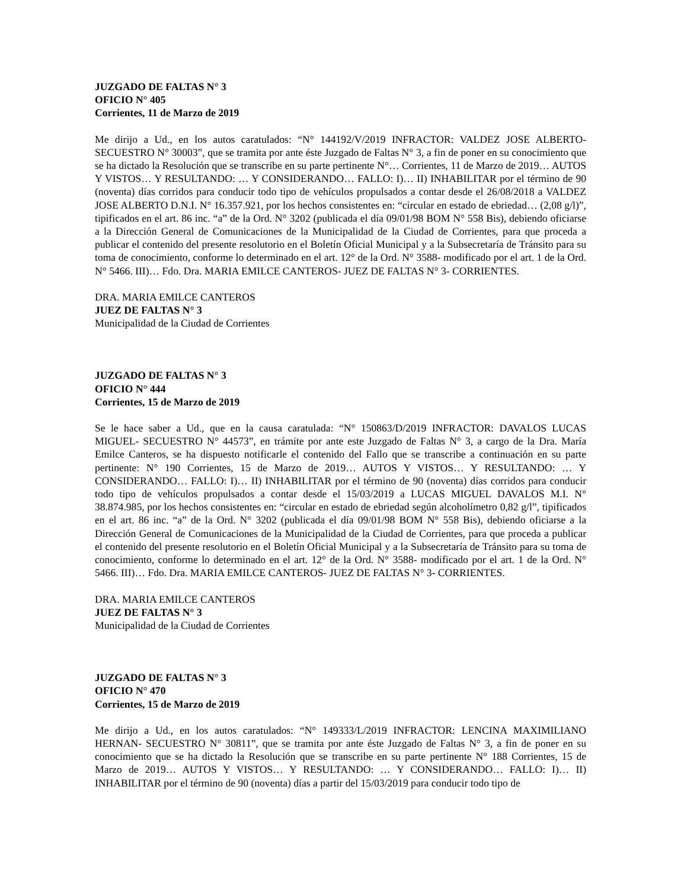JUZGADO DE FALTAS N° 3
OFICIO N° 405
Corrientes, 11 de Marzo de 2019
Me dirijo a Ud., en los autos caratulados: “N° 144192/V/2019 INFRACTOR: VALDEZ JOSE ALBERTO- SECUESTRO N° 30003”, que se tramita por ante éste Juzgado de Faltas N° 3, a fin de poner en su conocimiento que se ha dictado la Resolución que se transcribe en su parte pertinente N°… Corrientes, 11 de Marzo de 2019… AUTOS Y VISTOS… Y RESULTANDO: … Y CONSIDERANDO… FALLO: I)… II) INHABILITAR por el término de 90 (noventa) días corridos para conducir todo tipo de vehículos propulsados a contar desde el 26/08/2018 a VALDEZ JOSE ALBERTO D.N.I. N° 16.357.921, por los hechos consistentes en: “circular en estado de ebriedad… (2,08 g/l)”, tipificados en el art. 86 inc. “a” de la Ord. N° 3202 (publicada el día 09/01/98 BOM N° 558 Bis), debiendo oficiarse a la Dirección General de Comunicaciones de la Municipalidad de la Ciudad de Corrientes, para que proceda a publicar el contenido del presente resolutorio en el Boletín Oficial Municipal y a la Subsecretaría de Tránsito para su toma de conocimiento, conforme lo determinado en el art. 12° de la Ord. N° 3588- modificado por el art. 1 de la Ord. N° 5466. III)… Fdo. Dra. MARIA EMILCE CANTEROS- JUEZ DE FALTAS N° 3- CORRIENTES.
DRA. MARIA EMILCE CANTEROS
JUEZ DE FALTAS N° 3
Municipalidad de la Ciudad de Corrientes
JUZGADO DE FALTAS N° 3
OFICIO N° 444
Corrientes, 15 de Marzo de 2019
Se le hace saber a Ud., que en la causa caratulada: “N° 150863/D/2019 INFRACTOR: DAVALOS LUCAS MIGUEL- SECUESTRO N° 44573”, en trámite por ante este Juzgado de Faltas N° 3, a cargo de la Dra. María Emilce Canteros, se ha dispuesto notificarle el contenido del Fallo que se transcribe a continuación en su parte pertinente: N° 190 Corrientes, 15 de Marzo de 2019… AUTOS Y VISTOS… Y RESULTANDO: … Y CONSIDERANDO… FALLO: I)… II) INHABILITAR por el término de 90 (noventa) días corridos para conducir todo tipo de vehículos propulsados a contar desde el 15/03/2019 a LUCAS MIGUEL DAVALOS M.I. N° 38.874.985, por los hechos consistentes en: “circular en estado de ebriedad según alcoholímetro 0,82 g/l”, tipificados en el art. 86 inc. “a” de la Ord. N° 3202 (publicada el día 09/01/98 BOM N° 558 Bis), debiendo oficiarse a la Dirección General de Comunicaciones de la Municipalidad de la Ciudad de Corrientes, para que proceda a publicar el contenido del presente resolutorio en el Boletín Oficial Municipal y a la Subsecretaría de Tránsito para su toma de conocimiento, conforme lo determinado en el art. 12° de la Ord. N° 3588- modificado por el art. 1 de la Ord. N° 5466. III)… Fdo. Dra. MARIA EMILCE CANTEROS- JUEZ DE FALTAS N° 3- CORRIENTES.
DRA. MARIA EMILCE CANTEROS
JUEZ DE FALTAS N° 3
Municipalidad de la Ciudad de Corrientes
JUZGADO DE FALTAS N° 3
OFICIO N° 470
Corrientes, 15 de Marzo de 2019
Me dirijo a Ud., en los autos caratulados: “N° 149333/L/2019 INFRACTOR: LENCINA MAXIMILIANO HERNAN- SECUESTRO N° 30811”, que se tramita por ante éste Juzgado de Faltas N° 3, a fin de poner en su conocimiento que se ha dictado la Resolución que se transcribe en su parte pertinente N° 188 Corrientes, 15 de Marzo de 2019… AUTOS Y VISTOS… Y RESULTANDO: … Y CONSIDERANDO… FALLO: I)… II) INHABILITAR por el término de 90 (noventa) días a partir del 15/03/2019 para conducir todo tipo de